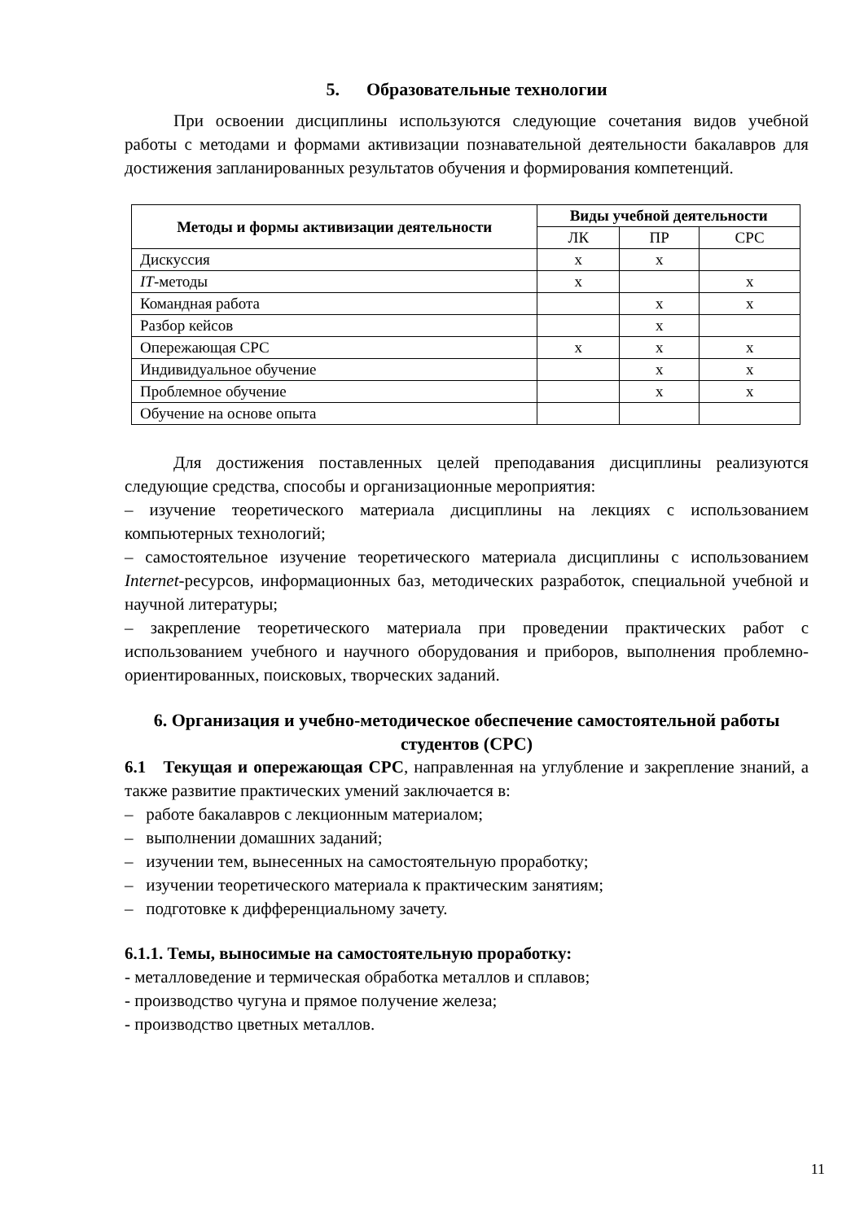5. Образовательные технологии
При освоении дисциплины используются следующие сочетания видов учебной работы с методами и формами активизации познавательной деятельности бакалавров для достижения запланированных результатов обучения и формирования компетенций.
| Методы и формы активизации деятельности | Виды учебной деятельности | | |
| --- | --- | --- | --- |
| | ЛК | ПР | СРС |
| Дискуссия | x | x | |
| IT -методы | x | | x |
| Командная работа | | x | x |
| Разбор кейсов | | x | |
| Опережающая СРС | x | x | x |
| Индивидуальное обучение | | x | x |
| Проблемное обучение | | x | x |
| Обучение на основе опыта | | | |
Для достижения поставленных целей преподавания дисциплины реализуются следующие средства, способы и организационные мероприятия:
– изучение теоретического материала дисциплины на лекциях с использованием компьютерных технологий;
– самостоятельное изучение теоретического материала дисциплины с использованием Internet-ресурсов, информационных баз, методических разработок, специальной учебной и научной литературы;
– закрепление теоретического материала при проведении практических работ с использованием учебного и научного оборудования и приборов, выполнения проблемно-ориентированных, поисковых, творческих заданий.
6. Организация и учебно-методическое обеспечение самостоятельной работы студентов (СРС)
6.1 Текущая и опережающая СРС, направленная на углубление и закрепление знаний, а также развитие практических умений заключается в:
– работе бакалавров с лекционным материалом;
– выполнении домашних заданий;
– изучении тем, вынесенных на самостоятельную проработку;
– изучении теоретического материала к практическим занятиям;
– подготовке к дифференциальному зачету.
6.1.1. Темы, выносимые на самостоятельную проработку:
- металловедение и термическая обработка металлов и сплавов;
- производство чугуна и прямое получение железа;
- производство цветных металлов.
11